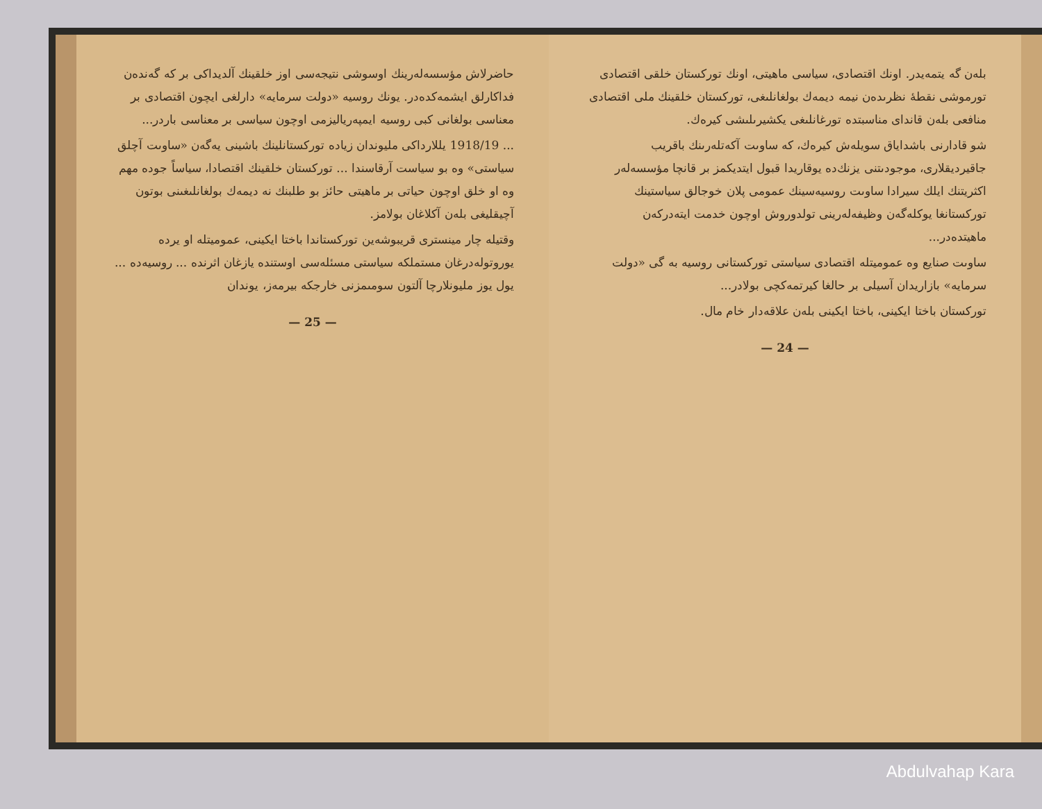بلەن گە يتمەيدر. اونك اقتصادى، سياسى ماهيتى، اونك توركستان خلقى اقتصادى تورموشى نقطهٔ نظرىدەن نيمە ديمەك بولغانلىغى، توركستان خلقينك ملى اقتصادى منافعى بلەن قانداى مناسبتدە تورغانلىغى يكشيرىلىشى كيرەك.
شو قادارنى باشداياق سويلەش كيرەك، كە ساوىت آكەتلەرىنك باقريب جاقيرديقلارى، موجودىتنى يزنك‌دە يوقاريدا قبول ايتديكمز بر قانچا مؤسسەلەر اكثريتنك ايلك سيرادا ساوىت روسيەسينك عمومى پلان خوجالق سياستينك توركستانغا يوكلەگەن وظيفەلەرينى تولدوروش اوچون خدمت ايتەدركەن ماهيتدەدر...
ساوىت صنايع وە عموميتلە اقتصادى سياستى توركستانى روسيە بە گى «دولت سرمايە» بازاريدان آسيلى بر حالغا كيرتمەكچى بولادر...
توركستان باختا ايكينى، باختا ايكينى بلەن علاقەدار خام مال.
— 24 —
حاضرلاش مؤسسەلەرينك اوسوشى نتيجەسى اوز خلقينك آلديداكى بر كە گەندەن فداكارلق ايشمەكدەدر. يونك روسيە «دولت سرمايە» دارلغى ايچون اقتصادى بر معناسى بولغانى كبى روسيە ايمپەرياليزمى اوچون سياسى بر معناسى باردر...
... 1918/19 يللارداكى مليوندان زيادە توركستانلينك باشينى يەگەن «ساوىت آچلق سياستى» وە بو سياست آرقاسندا ... توركستان خلقينك اقتصادا، سياساً جودە مهم وە او خلق اوچون حياتى بر ماهيتى حائز بو طلبنك نە ديمەك بولغانلىغىنى بوتون آچيقليغى بلەن آكلاغان بولامز.
وقتيلە چار مينسترى قريبوشەين توركستاندا باختا ايكينى، عموميتلە او يردە يوروتولەدرغان مستملكە سياستى مسئلەسى اوستندە يازغان اثرندە ... روسيەدە ... يول يوز مليونلارچا آلتون سومىمزنى خارجكە بيرمەز، يوندان
— 25 —
Abdulvahap Kara